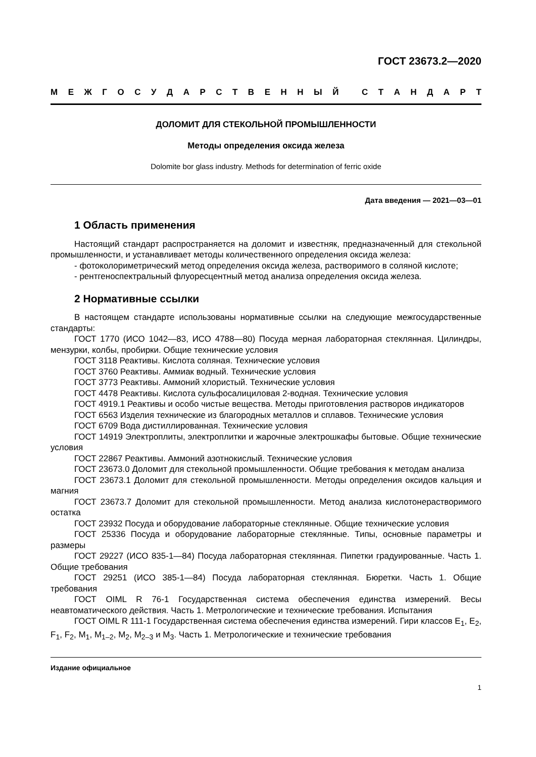ГОСТ 23673.2—2020
МЕЖГОСУДАРСТВЕННЫЙ СТАНДАРТ
ДОЛОМИТ ДЛЯ СТЕКОЛЬНОЙ ПРОМЫШЛЕННОСТИ
Методы определения оксида железа
Dolomite bor glass industry. Methods for determination of ferric oxide
Дата введения — 2021—03—01
1 Область применения
Настоящий стандарт распространяется на доломит и известняк, предназначенный для стекольной промышленности, и устанавливает методы количественного определения оксида железа:
- фотоколориметрический метод определения оксида железа, растворимого в соляной кислоте;
- рентгеноспектральный флуоресцентный метод анализа определения оксида железа.
2 Нормативные ссылки
В настоящем стандарте использованы нормативные ссылки на следующие межгосударственные стандарты:
ГОСТ 1770 (ИСО 1042—83, ИСО 4788—80) Посуда мерная лабораторная стеклянная. Цилиндры, мензурки, колбы, пробирки. Общие технические условия
ГОСТ 3118 Реактивы. Кислота соляная. Технические условия
ГОСТ 3760 Реактивы. Аммиак водный. Технические условия
ГОСТ 3773 Реактивы. Аммоний хлористый. Технические условия
ГОСТ 4478 Реактивы. Кислота сульфосалициловая 2-водная. Технические условия
ГОСТ 4919.1 Реактивы и особо чистые вещества. Методы приготовления растворов индикаторов
ГОСТ 6563 Изделия технические из благородных металлов и сплавов. Технические условия
ГОСТ 6709 Вода дистиллированная. Технические условия
ГОСТ 14919 Электроплиты, электроплитки и жарочные электрошкафы бытовые. Общие технические условия
ГОСТ 22867 Реактивы. Аммоний азотнокислый. Технические условия
ГОСТ 23673.0 Доломит для стекольной промышленности. Общие требования к методам анализа
ГОСТ 23673.1 Доломит для стекольной промышленности. Методы определения оксидов кальция и магния
ГОСТ 23673.7 Доломит для стекольной промышленности. Метод анализа кислотонерастворимого остатка
ГОСТ 23932 Посуда и оборудование лабораторные стеклянные. Общие технические условия
ГОСТ 25336 Посуда и оборудование лабораторные стеклянные. Типы, основные параметры и размеры
ГОСТ 29227 (ИСО 835-1—84) Посуда лабораторная стеклянная. Пипетки градуированные. Часть 1. Общие требования
ГОСТ 29251 (ИСО 385-1—84) Посуда лабораторная стеклянная. Бюретки. Часть 1. Общие требования
ГОСТ OIML R 76-1 Государственная система обеспечения единства измерений. Весы неавтоматического действия. Часть 1. Метрологические и технические требования. Испытания
ГОСТ OIML R 111-1 Государственная система обеспечения единства измерений. Гири классов E<sub>1</sub>, E<sub>2</sub>, F<sub>1</sub>, F<sub>2</sub>, M<sub>1</sub>, M<sub>1–2</sub>, M<sub>2</sub>, M<sub>2–3</sub> и M<sub>3</sub>. Часть 1. Метрологические и технические требования
Издание официальное
1